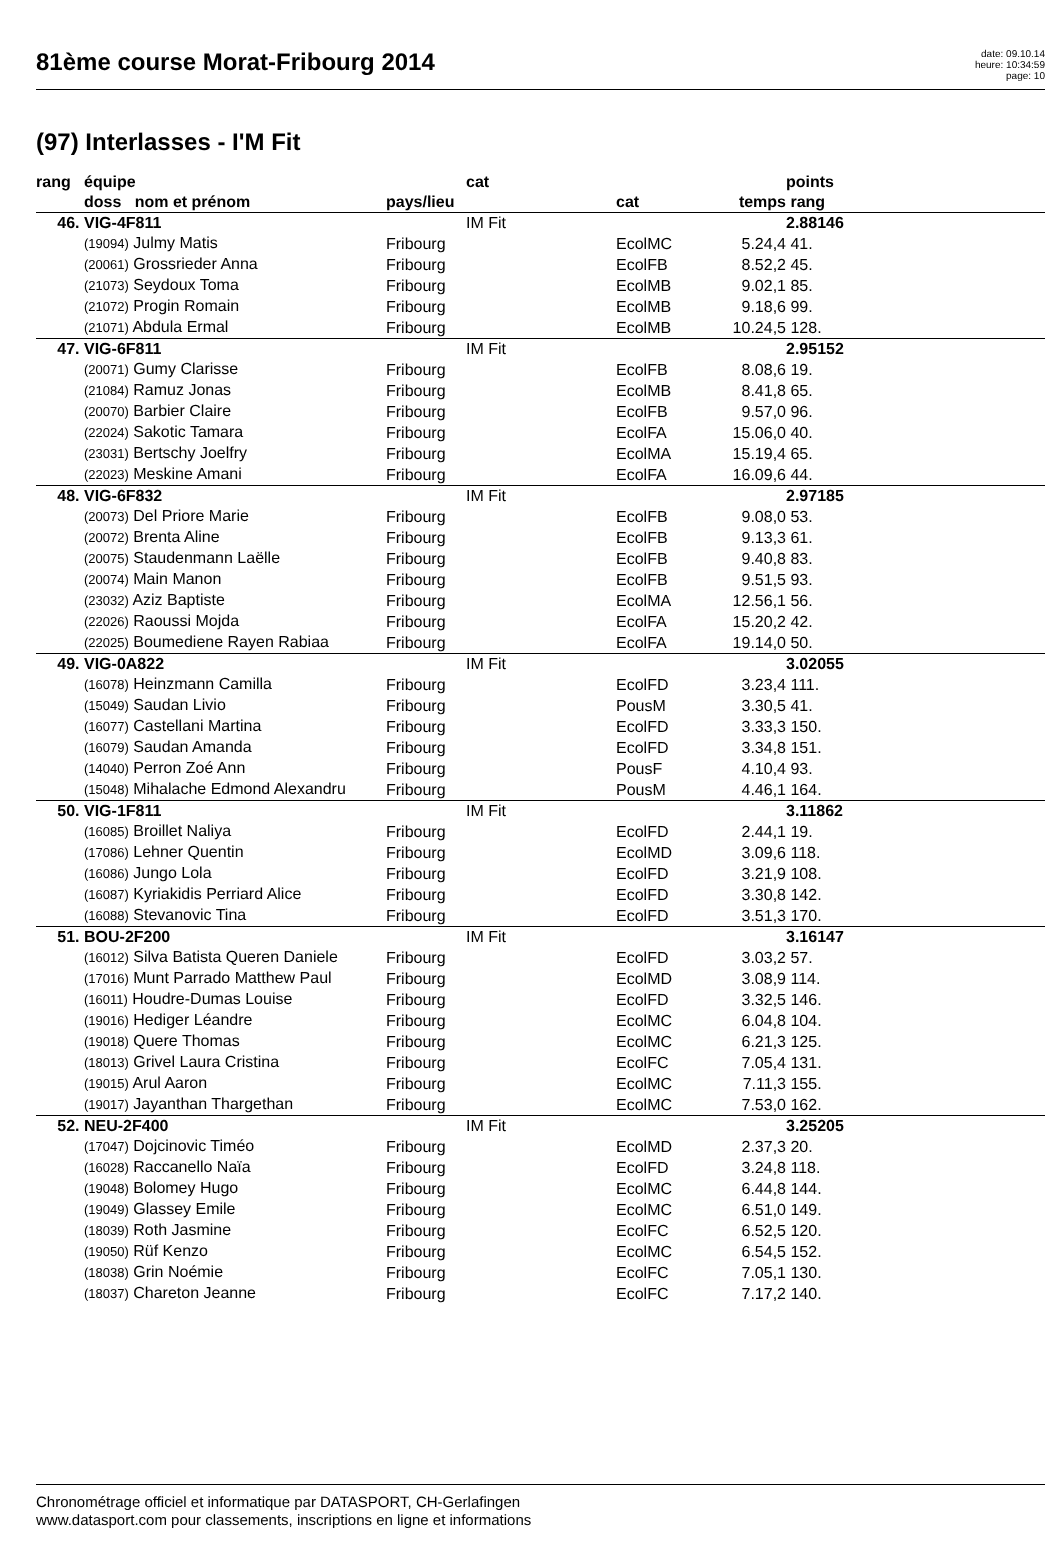81ème course Morat-Fribourg 2014
date: 09.10.14
heure: 10:34:59
page: 10
(97) Interlasses - I'M Fit
| rang | équipe | | cat | | | points | |
| --- | --- | --- | --- | --- | --- | --- | --- |
| | doss nom et prénom | pays/lieu | | cat | temps | rang | |
| 46. | VIG-4F811 | | IM Fit | | | 2.88146 | |
| | (19094) Julmy Matis | Fribourg | | EcolMC | 5.24,4 | 41. | |
| | (20061) Grossrieder Anna | Fribourg | | EcolFB | 8.52,2 | 45. | |
| | (21073) Seydoux Toma | Fribourg | | EcolMB | 9.02,1 | 85. | |
| | (21072) Progin Romain | Fribourg | | EcolMB | 9.18,6 | 99. | |
| | (21071) Abdula Ermal | Fribourg | | EcolMB | 10.24,5 | 128. | |
| 47. | VIG-6F811 | | IM Fit | | | 2.95152 | |
| | (20071) Gumy Clarisse | Fribourg | | EcolFB | 8.08,6 | 19. | |
| | (21084) Ramuz Jonas | Fribourg | | EcolMB | 8.41,8 | 65. | |
| | (20070) Barbier Claire | Fribourg | | EcolFB | 9.57,0 | 96. | |
| | (22024) Sakotic Tamara | Fribourg | | EcolFA | 15.06,0 | 40. | |
| | (23031) Bertschy Joelfry | Fribourg | | EcolMA | 15.19,4 | 65. | |
| | (22023) Meskine Amani | Fribourg | | EcolFA | 16.09,6 | 44. | |
| 48. | VIG-6F832 | | IM Fit | | | 2.97185 | |
| | (20073) Del Priore Marie | Fribourg | | EcolFB | 9.08,0 | 53. | |
| | (20072) Brenta Aline | Fribourg | | EcolFB | 9.13,3 | 61. | |
| | (20075) Staudenmann Laëlle | Fribourg | | EcolFB | 9.40,8 | 83. | |
| | (20074) Main Manon | Fribourg | | EcolFB | 9.51,5 | 93. | |
| | (23032) Aziz Baptiste | Fribourg | | EcolMA | 12.56,1 | 56. | |
| | (22026) Raoussi Mojda | Fribourg | | EcolFA | 15.20,2 | 42. | |
| | (22025) Boumediene Rayen Rabiaa | Fribourg | | EcolFA | 19.14,0 | 50. | |
| 49. | VIG-0A822 | | IM Fit | | | 3.02055 | |
| | (16078) Heinzmann Camilla | Fribourg | | EcolFD | 3.23,4 | 111. | |
| | (15049) Saudan Livio | Fribourg | | PousM | 3.30,5 | 41. | |
| | (16077) Castellani Martina | Fribourg | | EcolFD | 3.33,3 | 150. | |
| | (16079) Saudan Amanda | Fribourg | | EcolFD | 3.34,8 | 151. | |
| | (14040) Perron Zoé Ann | Fribourg | | PousF | 4.10,4 | 93. | |
| | (15048) Mihalache Edmond Alexandru | Fribourg | | PousM | 4.46,1 | 164. | |
| 50. | VIG-1F811 | | IM Fit | | | 3.11862 | |
| | (16085) Broillet Naliya | Fribourg | | EcolFD | 2.44,1 | 19. | |
| | (17086) Lehner Quentin | Fribourg | | EcolMD | 3.09,6 | 118. | |
| | (16086) Jungo Lola | Fribourg | | EcolFD | 3.21,9 | 108. | |
| | (16087) Kyriakidis Perriard Alice | Fribourg | | EcolFD | 3.30,8 | 142. | |
| | (16088) Stevanovic Tina | Fribourg | | EcolFD | 3.51,3 | 170. | |
| 51. | BOU-2F200 | | IM Fit | | | 3.16147 | |
| | (16012) Silva Batista Queren Daniele | Fribourg | | EcolFD | 3.03,2 | 57. | |
| | (17016) Munt Parrado Matthew Paul | Fribourg | | EcolMD | 3.08,9 | 114. | |
| | (16011) Houdre-Dumas Louise | Fribourg | | EcolFD | 3.32,5 | 146. | |
| | (19016) Hediger Léandre | Fribourg | | EcolMC | 6.04,8 | 104. | |
| | (19018) Quere Thomas | Fribourg | | EcolMC | 6.21,3 | 125. | |
| | (18013) Grivel Laura Cristina | Fribourg | | EcolFC | 7.05,4 | 131. | |
| | (19015) Arul Aaron | Fribourg | | EcolMC | 7.11,3 | 155. | |
| | (19017) Jayanthan Thargethan | Fribourg | | EcolMC | 7.53,0 | 162. | |
| 52. | NEU-2F400 | | IM Fit | | | 3.25205 | |
| | (17047) Dojcinovic Timéo | Fribourg | | EcolMD | 2.37,3 | 20. | |
| | (16028) Raccanello Naïa | Fribourg | | EcolFD | 3.24,8 | 118. | |
| | (19048) Bolomey Hugo | Fribourg | | EcolMC | 6.44,8 | 144. | |
| | (19049) Glassey Emile | Fribourg | | EcolMC | 6.51,0 | 149. | |
| | (18039) Roth Jasmine | Fribourg | | EcolFC | 6.52,5 | 120. | |
| | (19050) Rüf Kenzo | Fribourg | | EcolMC | 6.54,5 | 152. | |
| | (18038) Grin Noémie | Fribourg | | EcolFC | 7.05,1 | 130. | |
| | (18037) Chareton Jeanne | Fribourg | | EcolFC | 7.17,2 | 140. | |
Chronométrage officiel et informatique par DATASPORT, CH-Gerlafingen
www.datasport.com pour classements, inscriptions en ligne et informations